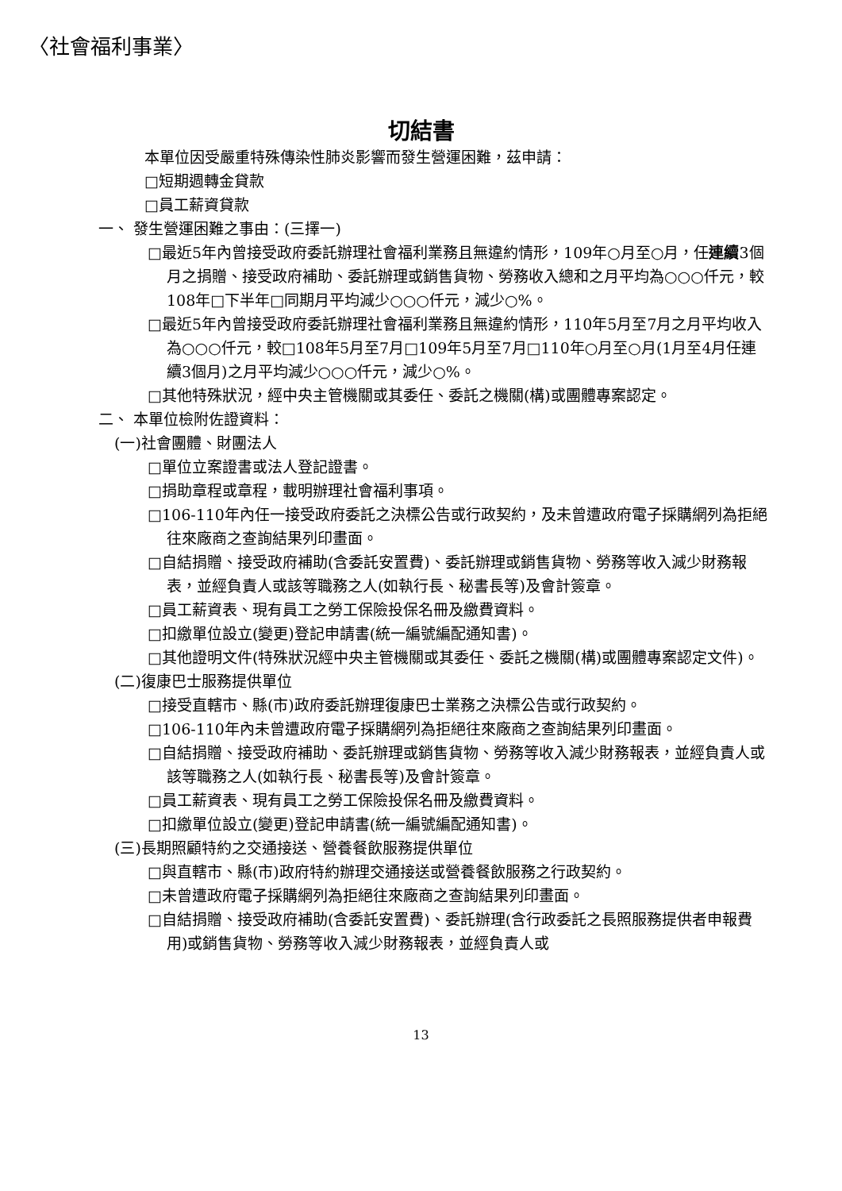〈社會福利事業〉
切結書
本單位因受嚴重特殊傳染性肺炎影響而發生營運困難，茲申請：
□短期週轉金貸款
□員工薪資貸款
一、 發生營運困難之事由：(三擇一)
□最近5年內曾接受政府委託辦理社會福利業務且無違約情形，109年○月至○月，任連續3個月之捐贈、接受政府補助、委託辦理或銷售貨物、勞務收入總和之月平均為○○○仟元，較108年□下半年□同期月平均減少○○○仟元，減少○%。
□最近5年內曾接受政府委託辦理社會福利業務且無違約情形，110年5月至7月之月平均收入為○○○仟元，較□108年5月至7月□109年5月至7月□110年○月至○月(1月至4月任連續3個月)之月平均減少○○○仟元，減少○%。
□其他特殊狀況，經中央主管機關或其委任、委託之機關(構)或團體專案認定。
二、 本單位檢附佐證資料：
(一)社會團體、財團法人
□單位立案證書或法人登記證書。
□捐助章程或章程，載明辦理社會福利事項。
□106-110年內任一接受政府委託之決標公告或行政契約，及未曾遭政府電子採購網列為拒絕往來廠商之查詢結果列印畫面。
□自結捐贈、接受政府補助(含委託安置費)、委託辦理或銷售貨物、勞務等收入減少財務報表，並經負責人或該等職務之人(如執行長、秘書長等)及會計簽章。
□員工薪資表、現有員工之勞工保險投保名冊及繳費資料。
□扣繳單位設立(變更)登記申請書(統一編號編配通知書)。
□其他證明文件(特殊狀況經中央主管機關或其委任、委託之機關(構)或團體專案認定文件)。
(二)復康巴士服務提供單位
□接受直轄市、縣(市)政府委託辦理復康巴士業務之決標公告或行政契約。
□106-110年內未曾遭政府電子採購網列為拒絕往來廠商之查詢結果列印畫面。
□自結捐贈、接受政府補助、委託辦理或銷售貨物、勞務等收入減少財務報表，並經負責人或該等職務之人(如執行長、秘書長等)及會計簽章。
□員工薪資表、現有員工之勞工保險投保名冊及繳費資料。
□扣繳單位設立(變更)登記申請書(統一編號編配通知書)。
(三)長期照顧特約之交通接送、營養餐飲服務提供單位
□與直轄市、縣(市)政府特約辦理交通接送或營養餐飲服務之行政契約。
□未曾遭政府電子採購網列為拒絕往來廠商之查詢結果列印畫面。
□自結捐贈、接受政府補助(含委託安置費)、委託辦理(含行政委託之長照服務提供者申報費用)或銷售貨物、勞務等收入減少財務報表，並經負責人或
13